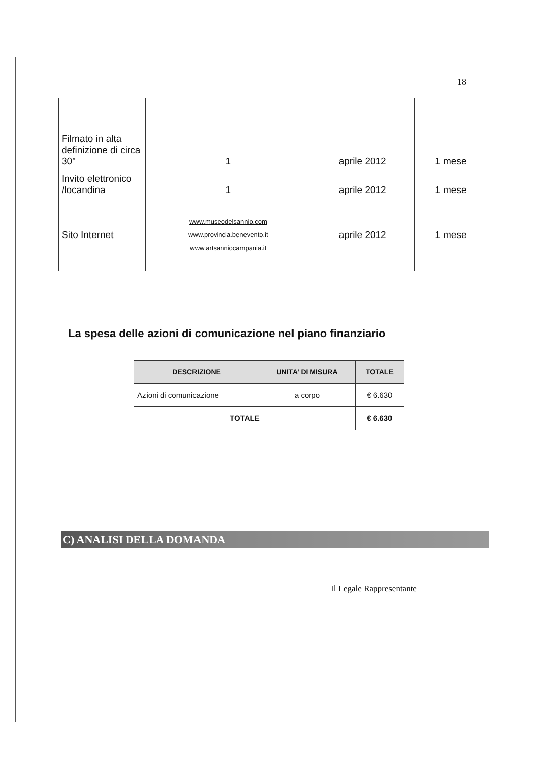18
| Filmato in alta definizione di circa 30” | 1 | aprile 2012 | 1 mese |
| Invito elettronico /locandina | 1 | aprile 2012 | 1 mese |
| Sito Internet | www.museodelsannio.com www.provincia.benevento.it www.artsanniocampania.it | aprile 2012 | 1 mese |
La spesa delle azioni di comunicazione nel piano finanziario
| DESCRIZIONE | UNITA’ DI MISURA | TOTALE |
| --- | --- | --- |
| Azioni di comunicazione | a corpo | € 6.630 |
| TOTALE | | € 6.630 |
C) ANALISI DELLA DOMANDA
Il Legale Rappresentante